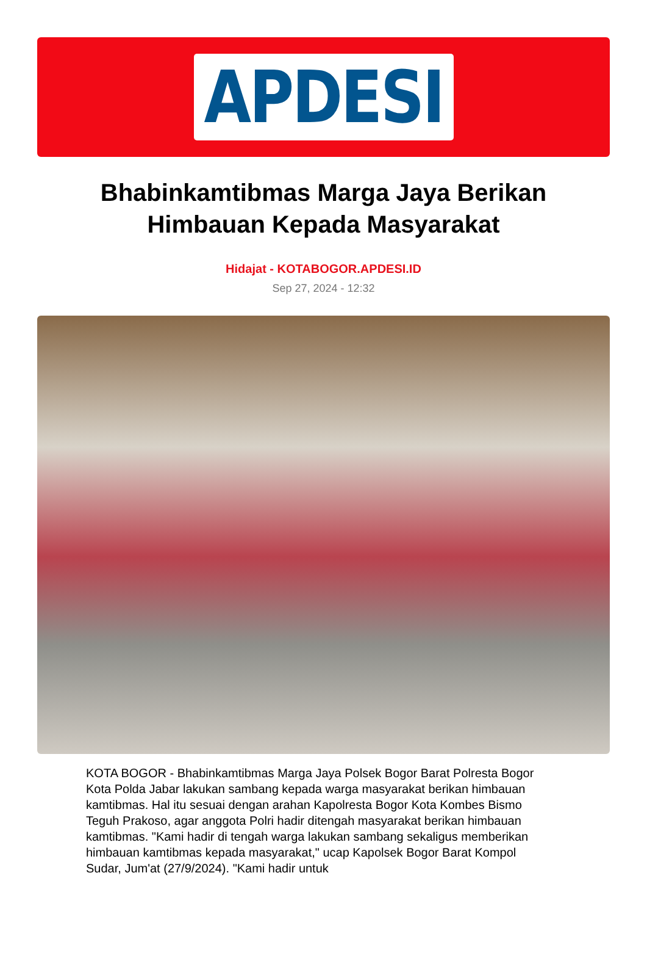APDESI
Bhabinkamtibmas Marga Jaya Berikan Himbauan Kepada Masyarakat
Hidajat - KOTABOGOR.APDESI.ID
Sep 27, 2024 - 12:32
KOTA BOGOR - Bhabinkamtibmas Marga Jaya Polsek Bogor Barat Polresta Bogor Kota Polda Jabar lakukan sambang kepada warga masyarakat berikan himbauan kamtibmas. Hal itu sesuai dengan arahan Kapolresta Bogor Kota Kombes Bismo Teguh Prakoso, agar anggota Polri hadir ditengah masyarakat berikan himbauan kamtibmas. "Kami hadir di tengah warga lakukan sambang sekaligus memberikan himbauan kamtibmas kepada masyarakat," ucap Kapolsek Bogor Barat Kompol Sudar, Jum'at (27/9/2024). "Kami hadir untuk